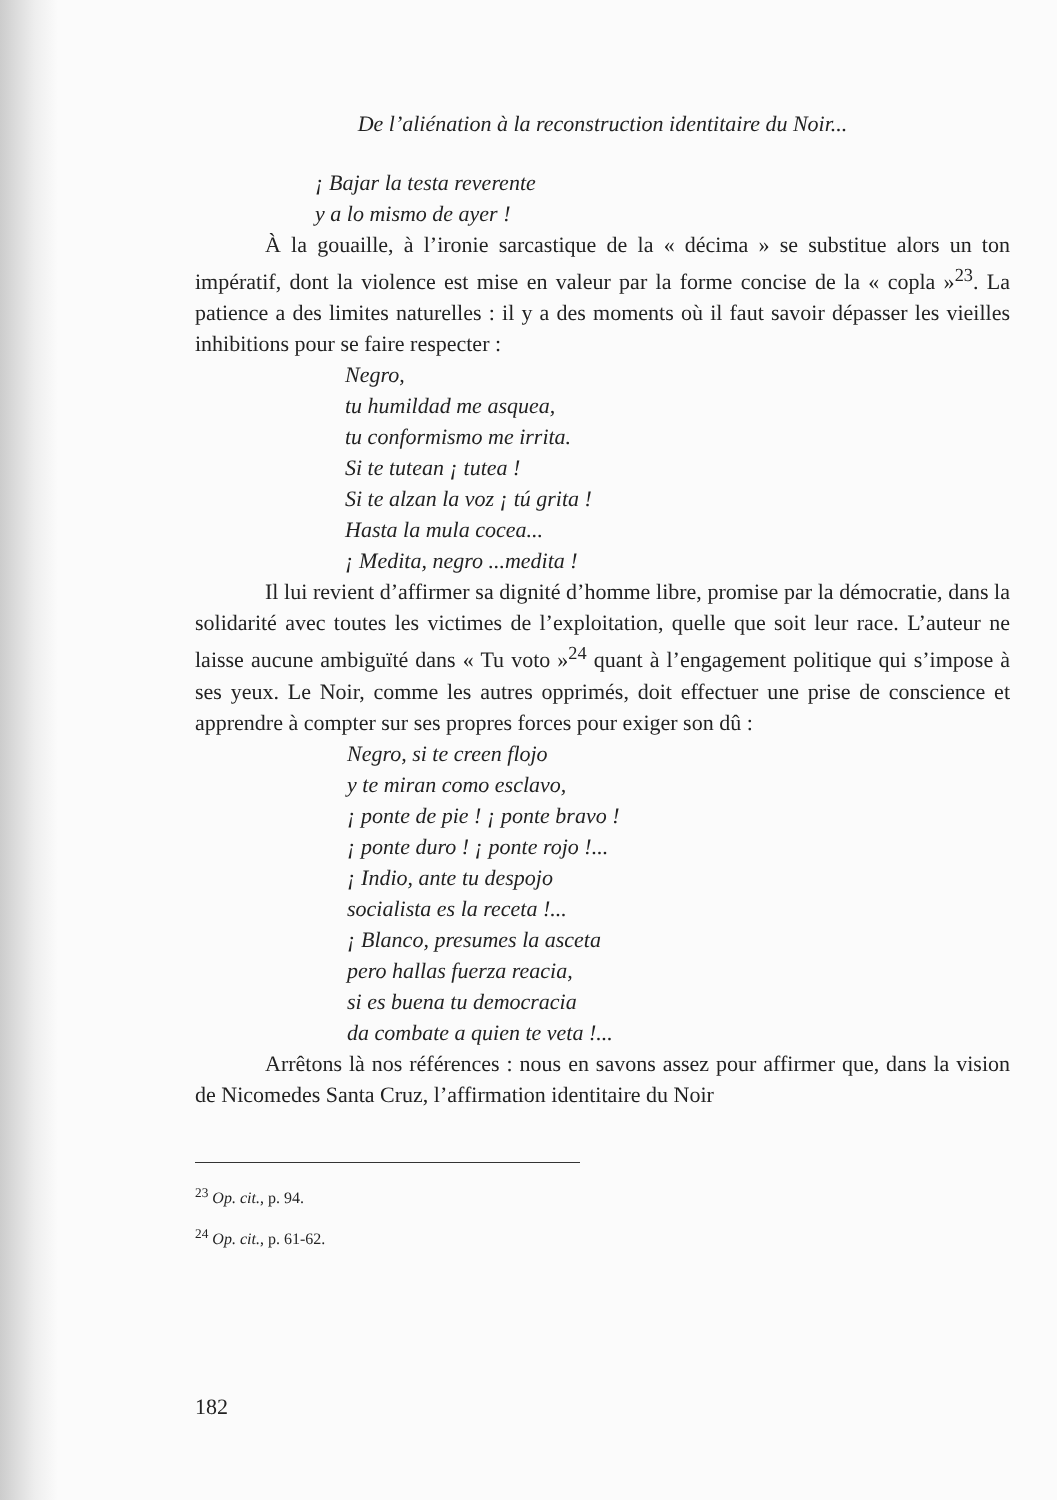De l’aliénation à la reconstruction identitaire du Noir...
¡ Bajar la testa reverente
y a lo mismo de ayer !
À la gouaille, à l’ironie sarcastique de la « décima » se substitue alors un ton impératif, dont la violence est mise en valeur par la forme concise de la « copla »<sup>23</sup>. La patience a des limites naturelles : il y a des moments où il faut savoir dépasser les vieilles inhibitions pour se faire respecter :
Negro,
tu humildad me asquea,
tu conformismo me irrita.
Si te tutean ¡ tutea !
Si te alzan la voz ¡ tú grita !
Hasta la mula cocea...
¡ Medita, negro ...medita !
Il lui revient d’affirmer sa dignité d’homme libre, promise par la démocratie, dans la solidarité avec toutes les victimes de l’exploitation, quelle que soit leur race. L’auteur ne laisse aucune ambiguïté dans « Tu voto »<sup>24</sup> quant à l’engagement politique qui s’impose à ses yeux. Le Noir, comme les autres opprimés, doit effectuer une prise de conscience et apprendre à compter sur ses propres forces pour exiger son dû :
Negro, si te creen flojo
y te miran como esclavo,
¡ ponte de pie ! ¡ ponte bravo !
¡ ponte duro ! ¡ ponte rojo !...
¡ Indio, ante tu despojo
socialista es la receta !...
¡ Blanco, presumes la asceta
pero hallas fuerza reacia,
si es buena tu democracia
da combate a quien te veta !...
Arrêtons là nos références : nous en savons assez pour affirmer que, dans la vision de Nicomedes Santa Cruz, l’affirmation identitaire du Noir
<sup>23</sup> Op. cit., p. 94.
<sup>24</sup> Op. cit., p. 61-62.
182